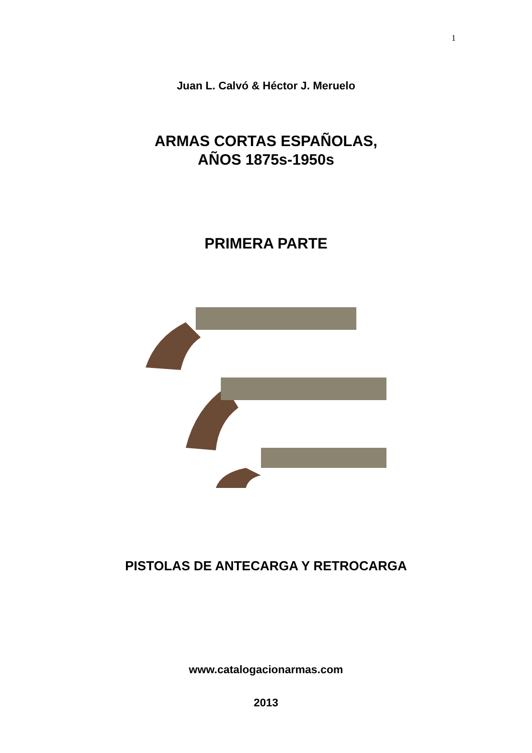1
Juan L. Calvó & Héctor J. Meruelo
ARMAS CORTAS ESPAÑOLAS,
AÑOS 1875s-1950s
PRIMERA PARTE
PISTOLAS DE ANTECARGA Y RETROCARGA
www.catalogacionarmas.com
2013